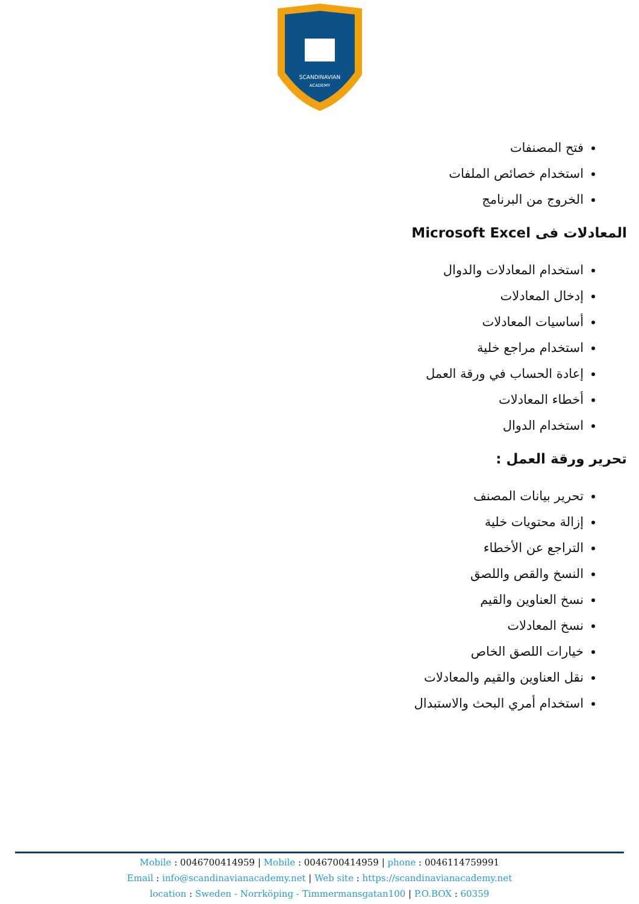SCANDINAVIAN
ACADEMY
فتح المصنفات
استخدام خصائص الملفات
الخروج من البرنامج
المعادلات فى Microsoft Excel
استخدام المعادلات والدوال
إدخال المعادلات
أساسيات المعادلات
استخدام مراجع خلية
إعادة الحساب في ورقة العمل
أخطاء المعادلات
استخدام الدوال
تحرير ورقة العمل :
تحرير بيانات المصنف
إزالة محتويات خلية
التراجع عن الأخطاء
النسخ والقص واللصق
نسخ العناوين والقيم
نسخ المعادلات
خيارات اللصق الخاص
نقل العناوين والقيم والمعادلات
استخدام أمري البحث والاستبدال
Mobile : 0046700414959 | Mobile : 0046700414959 | phone : 0046114759991
Email : info@scandinavianacademy.net | Web site : https://scandinavianacademy.net
location : Sweden - Norrköping - Timmermansgatan100 | P.O.BOX : 60359